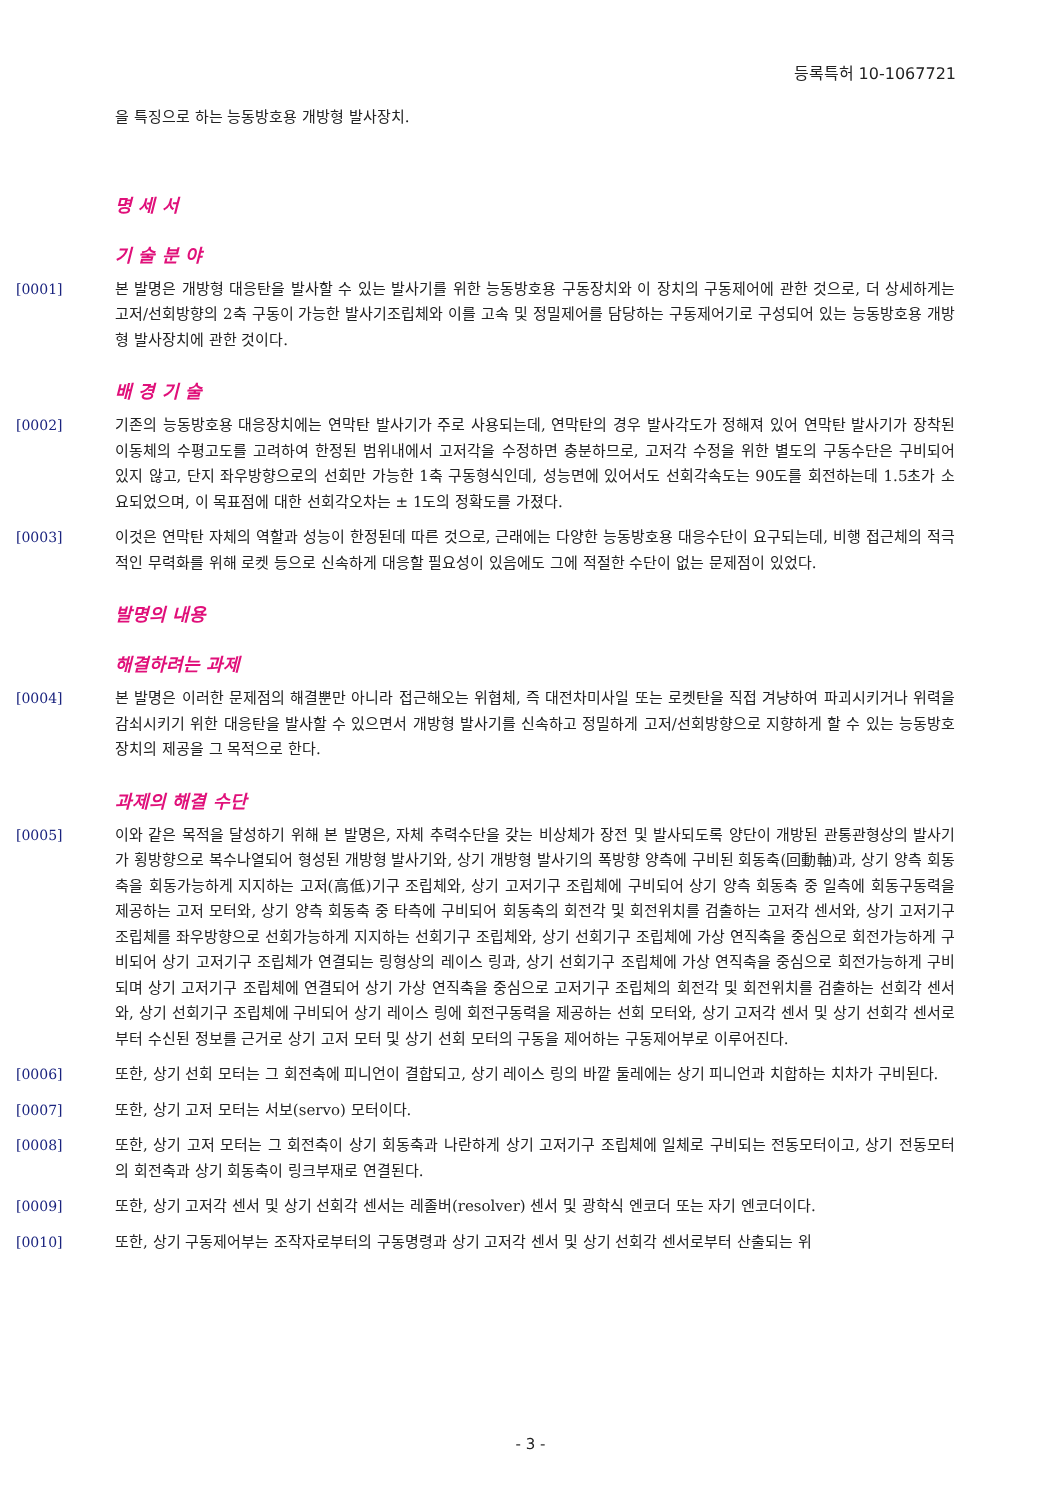등록특허 10-1067721
을 특징으로 하는 능동방호용 개방형 발사장치.
명 세 서
기 술 분 야
[0001] 본 발명은 개방형 대응탄을 발사할 수 있는 발사기를 위한 능동방호용 구동장치와 이 장치의 구동제어에 관한 것으로, 더 상세하게는 고저/선회방향의 2축 구동이 가능한 발사기조립체와 이를 고속 및 정밀제어를 담당하는 구동제어기로 구성되어 있는 능동방호용 개방형 발사장치에 관한 것이다.
배 경 기 술
[0002] 기존의 능동방호용 대응장치에는 연막탄 발사기가 주로 사용되는데, 연막탄의 경우 발사각도가 정해져 있어 연막탄 발사기가 장착된 이동체의 수평고도를 고려하여 한정된 범위내에서 고저각을 수정하면 충분하므로, 고저각 수정을 위한 별도의 구동수단은 구비되어 있지 않고, 단지 좌우방향으로의 선회만 가능한 1축 구동형식인데, 성능면에 있어서도 선회각속도는 90도를 회전하는데 1.5초가 소요되었으며, 이 목표점에 대한 선회각오차는 ± 1도의 정확도를 가졌다.
[0003] 이것은 연막탄 자체의 역할과 성능이 한정된데 따른 것으로, 근래에는 다양한 능동방호용 대응수단이 요구되는데, 비행 접근체의 적극적인 무력화를 위해 로켓 등으로 신속하게 대응할 필요성이 있음에도 그에 적절한 수단이 없는 문제점이 있었다.
발명의 내용
해결하려는 과제
[0004] 본 발명은 이러한 문제점의 해결뿐만 아니라 접근해오는 위협체, 즉 대전차미사일 또는 로켓탄을 직접 겨냥하여 파괴시키거나 위력을 감쇠시키기 위한 대응탄을 발사할 수 있으면서 개방형 발사기를 신속하고 정밀하게 고저/선회방향으로 지향하게 할 수 있는 능동방호장치의 제공을 그 목적으로 한다.
과제의 해결 수단
[0005] 이와 같은 목적을 달성하기 위해 본 발명은, 자체 추력수단을 갖는 비상체가 장전 및 발사되도록 양단이 개방된 관통관형상의 발사기가 횡방향으로 복수나열되어 형성된 개방형 발사기와, 상기 개방형 발사기의 폭방향 양측에 구비된 회동축(回動軸)과, 상기 양측 회동축을 회동가능하게 지지하는 고저(高低)기구 조립체와, 상기 고저기구 조립체에 구비되어 상기 양측 회동축 중 일측에 회동구동력을 제공하는 고저 모터와, 상기 양측 회동축 중 타측에 구비되어 회동축의 회전각 및 회전위치를 검출하는 고저각 센서와, 상기 고저기구 조립체를 좌우방향으로 선회가능하게 지지하는 선회기구 조립체와, 상기 선회기구 조립체에 가상 연직축을 중심으로 회전가능하게 구비되어 상기 고저기구 조립체가 연결되는 링형상의 레이스 링과, 상기 선회기구 조립체에 가상 연직축을 중심으로 회전가능하게 구비되며 상기 고저기구 조립체에 연결되어 상기 가상 연직축을 중심으로 고저기구 조립체의 회전각 및 회전위치를 검출하는 선회각 센서와, 상기 선회기구 조립체에 구비되어 상기 레이스 링에 회전구동력을 제공하는 선회 모터와, 상기 고저각 센서 및 상기 선회각 센서로부터 수신된 정보를 근거로 상기 고저 모터 및 상기 선회 모터의 구동을 제어하는 구동제어부로 이루어진다.
[0006] 또한, 상기 선회 모터는 그 회전축에 피니언이 결합되고, 상기 레이스 링의 바깥 둘레에는 상기 피니언과 치합하는 치차가 구비된다.
[0007] 또한, 상기 고저 모터는 서보(servo) 모터이다.
[0008] 또한, 상기 고저 모터는 그 회전축이 상기 회동축과 나란하게 상기 고저기구 조립체에 일체로 구비되는 전동모터이고, 상기 전동모터의 회전축과 상기 회동축이 링크부재로 연결된다.
[0009] 또한, 상기 고저각 센서 및 상기 선회각 센서는 레졸버(resolver) 센서 및 광학식 엔코더 또는 자기 엔코더이다.
[0010] 또한, 상기 구동제어부는 조작자로부터의 구동명령과 상기 고저각 센서 및 상기 선회각 센서로부터 산출되는 위
- 3 -